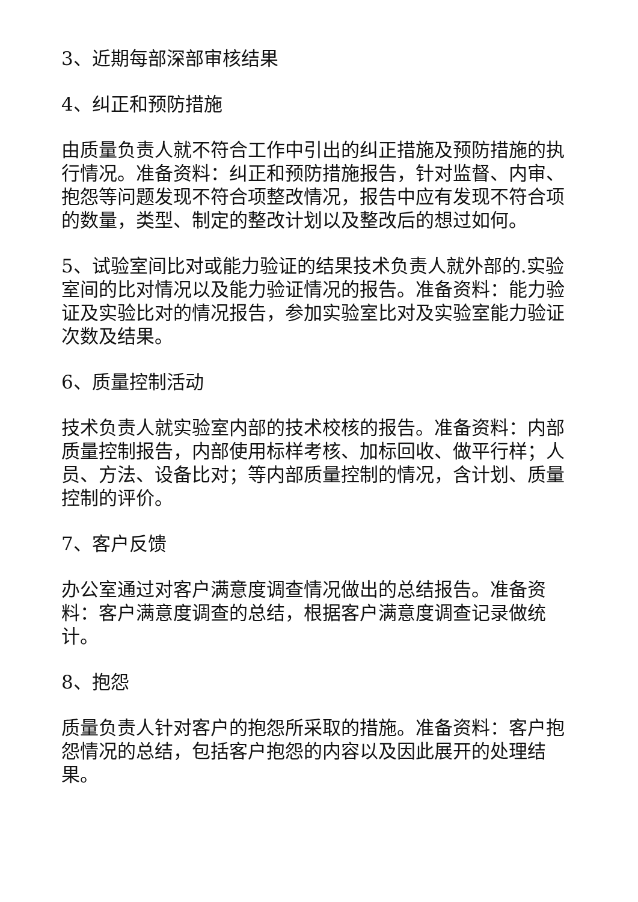3、近期每部深部审核结果
4、纠正和预防措施
由质量负责人就不符合工作中引出的纠正措施及预防措施的执行情况。准备资料：纠正和预防措施报告，针对监督、内审、抱怨等问题发现不符合项整改情况，报告中应有发现不符合项的数量，类型、制定的整改计划以及整改后的想过如何。
5、试验室间比对或能力验证的结果技术负责人就外部的.实验室间的比对情况以及能力验证情况的报告。准备资料：能力验证及实验比对的情况报告，参加实验室比对及实验室能力验证次数及结果。
6、质量控制活动
技术负责人就实验室内部的技术校核的报告。准备资料：内部质量控制报告，内部使用标样考核、加标回收、做平行样；人员、方法、设备比对；等内部质量控制的情况，含计划、质量控制的评价。
7、客户反馈
办公室通过对客户满意度调查情况做出的总结报告。准备资料：客户满意度调查的总结，根据客户满意度调查记录做统计。
8、抱怨
质量负责人针对客户的抱怨所采取的措施。准备资料：客户抱怨情况的总结，包括客户抱怨的内容以及因此展开的处理结果。